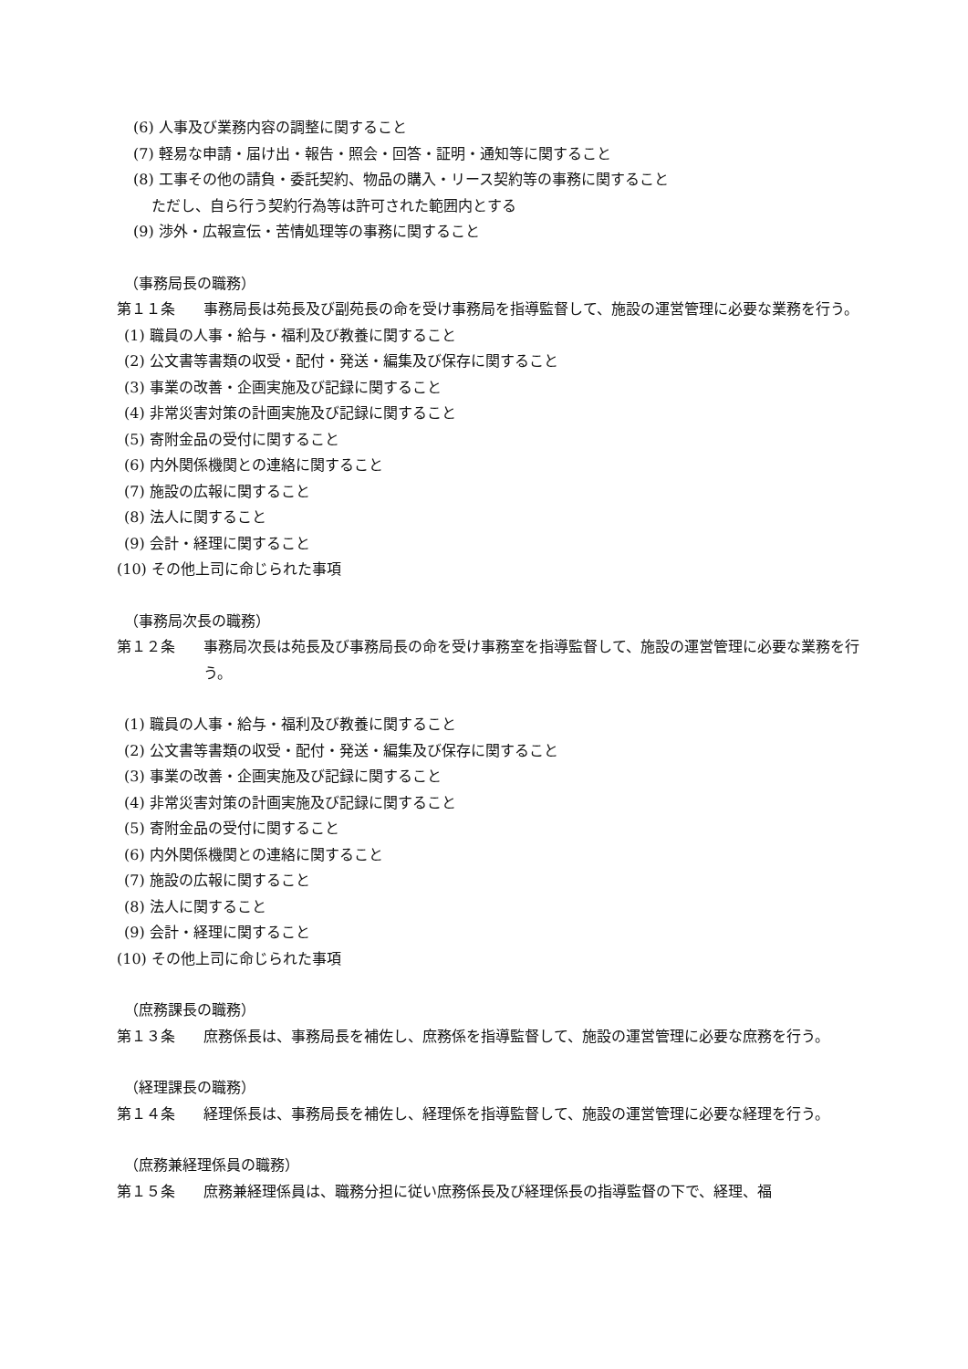(6) 人事及び業務内容の調整に関すること
(7) 軽易な申請・届け出・報告・照会・回答・証明・通知等に関すること
(8) 工事その他の請負・委託契約、物品の購入・リース契約等の事務に関すること
ただし、自ら行う契約行為等は許可された範囲内とする
(9) 渉外・広報宣伝・苦情処理等の事務に関すること
（事務局長の職務）
第１１条
事務局長は苑長及び副苑長の命を受け事務局を指導監督して、施設の運営管理に必要な業務を行う。
(1) 職員の人事・給与・福利及び教養に関すること
(2) 公文書等書類の収受・配付・発送・編集及び保存に関すること
(3) 事業の改善・企画実施及び記録に関すること
(4) 非常災害対策の計画実施及び記録に関すること
(5) 寄附金品の受付に関すること
(6) 内外関係機関との連絡に関すること
(7) 施設の広報に関すること
(8) 法人に関すること
(9) 会計・経理に関すること
(10) その他上司に命じられた事項
（事務局次長の職務）
第１２条
事務局次長は苑長及び事務局長の命を受け事務室を指導監督して、施設の運営管理に必要な業務を行う。
(1) 職員の人事・給与・福利及び教養に関すること
(2) 公文書等書類の収受・配付・発送・編集及び保存に関すること
(3) 事業の改善・企画実施及び記録に関すること
(4) 非常災害対策の計画実施及び記録に関すること
(5) 寄附金品の受付に関すること
(6) 内外関係機関との連絡に関すること
(7) 施設の広報に関すること
(8) 法人に関すること
(9) 会計・経理に関すること
(10) その他上司に命じられた事項
（庶務課長の職務）
第１３条
庶務係長は、事務局長を補佐し、庶務係を指導監督して、施設の運営管理に必要な庶務を行う。
（経理課長の職務）
第１４条
経理係長は、事務局長を補佐し、経理係を指導監督して、施設の運営管理に必要な経理を行う。
（庶務兼経理係員の職務）
第１５条
庶務兼経理係員は、職務分担に従い庶務係長及び経理係長の指導監督の下で、経理、福